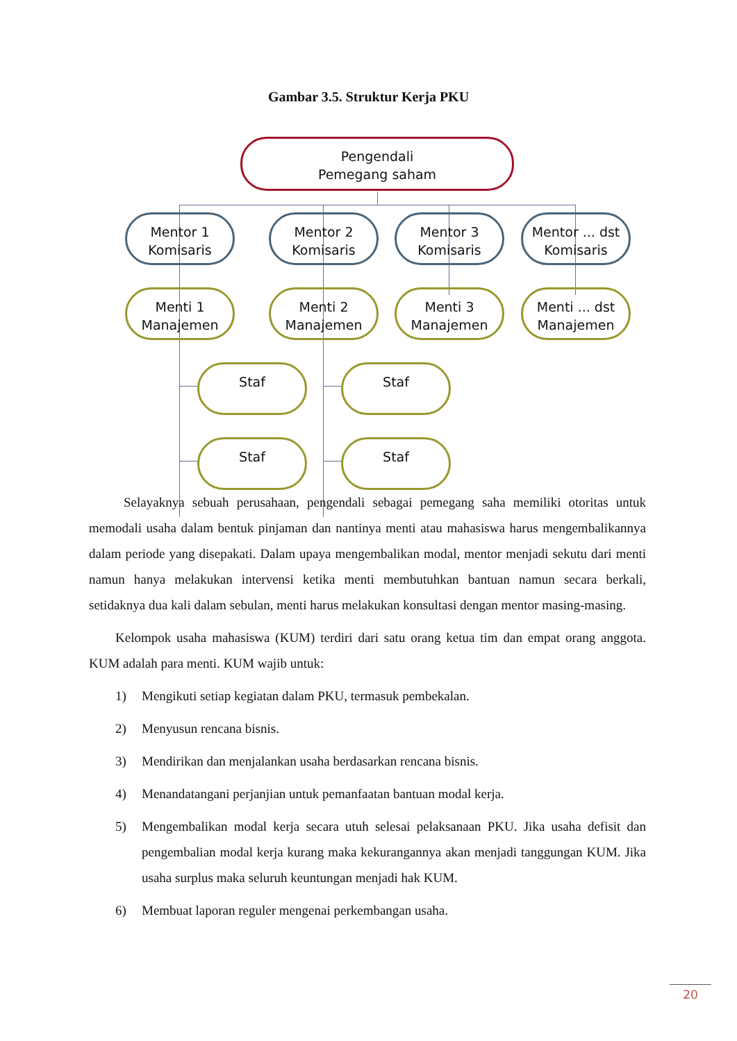Gambar 3.5. Struktur Kerja PKU
Pengendali
Pemegang saham
Mentor 1
Komisaris
Mentor 2
Komisaris
Mentor 3
Komisaris
Mentor ... dst
Komisaris
Menti 1
Manajemen
Menti 2
Manajemen
Menti 3
Manajemen
Menti ... dst
Manajemen
Staf Staf
Staf Staf
Selayaknya sebuah perusahaan, pengendali sebagai pemegang saha memiliki otoritas untuk memodali usaha dalam bentuk pinjaman dan nantinya menti atau mahasiswa harus mengembalikannya dalam periode yang disepakati. Dalam upaya mengembalikan modal, mentor menjadi sekutu dari menti namun hanya melakukan intervensi ketika menti membutuhkan bantuan namun secara berkali, setidaknya dua kali dalam sebulan, menti harus melakukan konsultasi dengan mentor masing-masing.
Kelompok usaha mahasiswa (KUM) terdiri dari satu orang ketua tim dan empat orang anggota. KUM adalah para menti. KUM wajib untuk:
1) Mengikuti setiap kegiatan dalam PKU, termasuk pembekalan.
2) Menyusun rencana bisnis.
3) Mendirikan dan menjalankan usaha berdasarkan rencana bisnis.
4) Menandatangani perjanjian untuk pemanfaatan bantuan modal kerja.
5) Mengembalikan modal kerja secara utuh selesai pelaksanaan PKU. Jika usaha defisit dan pengembalian modal kerja kurang maka kekurangannya akan menjadi tanggungan KUM. Jika usaha surplus maka seluruh keuntungan menjadi hak KUM.
6) Membuat laporan reguler mengenai perkembangan usaha.
20